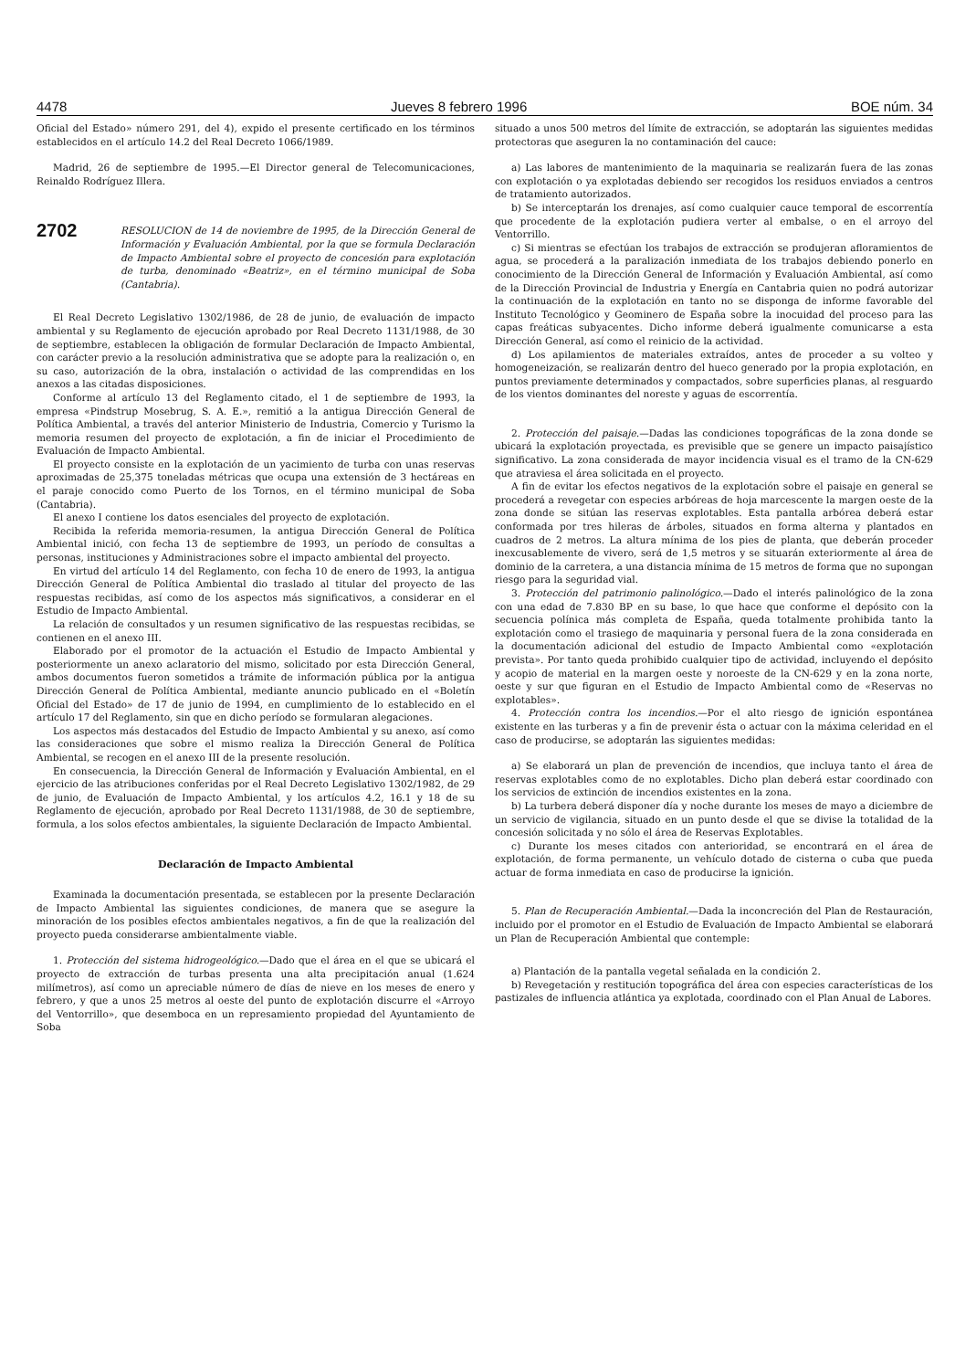4478 Jueves 8 febrero 1996 BOE núm. 34
Oficial del Estado» número 291, del 4), expido el presente certificado en los términos establecidos en el artículo 14.2 del Real Decreto 1066/1989.
Madrid, 26 de septiembre de 1995.—El Director general de Telecomunicaciones, Reinaldo Rodríguez Illera.
2702
RESOLUCION de 14 de noviembre de 1995, de la Dirección General de Información y Evaluación Ambiental, por la que se formula Declaración de Impacto Ambiental sobre el proyecto de concesión para explotación de turba, denominado «Beatriz», en el término municipal de Soba (Cantabria).
El Real Decreto Legislativo 1302/1986, de 28 de junio, de evaluación de impacto ambiental y su Reglamento de ejecución aprobado por Real Decreto 1131/1988, de 30 de septiembre, establecen la obligación de formular Declaración de Impacto Ambiental, con carácter previo a la resolución administrativa que se adopte para la realización o, en su caso, autorización de la obra, instalación o actividad de las comprendidas en los anexos a las citadas disposiciones.
Conforme al artículo 13 del Reglamento citado, el 1 de septiembre de 1993, la empresa «Pindstrup Mosebrug, S. A. E.», remitió a la antigua Dirección General de Política Ambiental, a través del anterior Ministerio de Industria, Comercio y Turismo la memoria resumen del proyecto de explotación, a fin de iniciar el Procedimiento de Evaluación de Impacto Ambiental.
El proyecto consiste en la explotación de un yacimiento de turba con unas reservas aproximadas de 25,375 toneladas métricas que ocupa una extensión de 3 hectáreas en el paraje conocido como Puerto de los Tornos, en el término municipal de Soba (Cantabria).
El anexo I contiene los datos esenciales del proyecto de explotación.
Recibida la referida memoria-resumen, la antigua Dirección General de Política Ambiental inició, con fecha 13 de septiembre de 1993, un período de consultas a personas, instituciones y Administraciones sobre el impacto ambiental del proyecto.
En virtud del artículo 14 del Reglamento, con fecha 10 de enero de 1993, la antigua Dirección General de Política Ambiental dio traslado al titular del proyecto de las respuestas recibidas, así como de los aspectos más significativos, a considerar en el Estudio de Impacto Ambiental.
La relación de consultados y un resumen significativo de las respuestas recibidas, se contienen en el anexo III.
Elaborado por el promotor de la actuación el Estudio de Impacto Ambiental y posteriormente un anexo aclaratorio del mismo, solicitado por esta Dirección General, ambos documentos fueron sometidos a trámite de información pública por la antigua Dirección General de Política Ambiental, mediante anuncio publicado en el «Boletín Oficial del Estado» de 17 de junio de 1994, en cumplimiento de lo establecido en el artículo 17 del Reglamento, sin que en dicho período se formularan alegaciones.
Los aspectos más destacados del Estudio de Impacto Ambiental y su anexo, así como las consideraciones que sobre el mismo realiza la Dirección General de Política Ambiental, se recogen en el anexo III de la presente resolución.
En consecuencia, la Dirección General de Información y Evaluación Ambiental, en el ejercicio de las atribuciones conferidas por el Real Decreto Legislativo 1302/1982, de 29 de junio, de Evaluación de Impacto Ambiental, y los artículos 4.2, 16.1 y 18 de su Reglamento de ejecución, aprobado por Real Decreto 1131/1988, de 30 de septiembre, formula, a los solos efectos ambientales, la siguiente Declaración de Impacto Ambiental.
Declaración de Impacto Ambiental
Examinada la documentación presentada, se establecen por la presente Declaración de Impacto Ambiental las siguientes condiciones, de manera que se asegure la minoración de los posibles efectos ambientales negativos, a fin de que la realización del proyecto pueda considerarse ambientalmente viable.
1. Protección del sistema hidrogeológico.—Dado que el área en el que se ubicará el proyecto de extracción de turbas presenta una alta precipitación anual (1.624 milímetros), así como un apreciable número de días de nieve en los meses de enero y febrero, y que a unos 25 metros al oeste del punto de explotación discurre el «Arroyo del Ventorrillo», que desemboca en un represamiento propiedad del Ayuntamiento de Soba
situado a unos 500 metros del límite de extracción, se adoptarán las siguientes medidas protectoras que aseguren la no contaminación del cauce:
a) Las labores de mantenimiento de la maquinaria se realizarán fuera de las zonas con explotación o ya explotadas debiendo ser recogidos los residuos enviados a centros de tratamiento autorizados.
b) Se interceptarán los drenajes, así como cualquier cauce temporal de escorrentía que procedente de la explotación pudiera verter al embalse, o en el arroyo del Ventorrillo.
c) Si mientras se efectúan los trabajos de extracción se produjeran afloramientos de agua, se procederá a la paralización inmediata de los trabajos debiendo ponerlo en conocimiento de la Dirección General de Información y Evaluación Ambiental, así como de la Dirección Provincial de Industria y Energía en Cantabria quien no podrá autorizar la continuación de la explotación en tanto no se disponga de informe favorable del Instituto Tecnológico y Geominero de España sobre la inocuidad del proceso para las capas freáticas subyacentes. Dicho informe deberá igualmente comunicarse a esta Dirección General, así como el reinicio de la actividad.
d) Los apilamientos de materiales extraídos, antes de proceder a su volteo y homogeneización, se realizarán dentro del hueco generado por la propia explotación, en puntos previamente determinados y compactados, sobre superficies planas, al resguardo de los vientos dominantes del noreste y aguas de escorrentía.
2. Protección del paisaje.—Dadas las condiciones topográficas de la zona donde se ubicará la explotación proyectada, es previsible que se genere un impacto paisajístico significativo. La zona considerada de mayor incidencia visual es el tramo de la CN-629 que atraviesa el área solicitada en el proyecto.
A fin de evitar los efectos negativos de la explotación sobre el paisaje en general se procederá a revegetar con especies arbóreas de hoja marcescente la margen oeste de la zona donde se sitúan las reservas explotables. Esta pantalla arbórea deberá estar conformada por tres hileras de árboles, situados en forma alterna y plantados en cuadros de 2 metros. La altura mínima de los pies de planta, que deberán proceder inexcusablemente de vivero, será de 1,5 metros y se situarán exteriormente al área de dominio de la carretera, a una distancia mínima de 15 metros de forma que no supongan riesgo para la seguridad vial.
3. Protección del patrimonio palinológico.—Dado el interés palinológico de la zona con una edad de 7.830 BP en su base, lo que hace que conforme el depósito con la secuencia polínica más completa de España, queda totalmente prohibida tanto la explotación como el trasiego de maquinaria y personal fuera de la zona considerada en la documentación adicional del estudio de Impacto Ambiental como «explotación prevista». Por tanto queda prohibido cualquier tipo de actividad, incluyendo el depósito y acopio de material en la margen oeste y noroeste de la CN-629 y en la zona norte, oeste y sur que figuran en el Estudio de Impacto Ambiental como de «Reservas no explotables».
4. Protección contra los incendios.—Por el alto riesgo de ignición espontánea existente en las turberas y a fin de prevenir ésta o actuar con la máxima celeridad en el caso de producirse, se adoptarán las siguientes medidas:
a) Se elaborará un plan de prevención de incendios, que incluya tanto el área de reservas explotables como de no explotables. Dicho plan deberá estar coordinado con los servicios de extinción de incendios existentes en la zona.
b) La turbera deberá disponer día y noche durante los meses de mayo a diciembre de un servicio de vigilancia, situado en un punto desde el que se divise la totalidad de la concesión solicitada y no sólo el área de Reservas Explotables.
c) Durante los meses citados con anterioridad, se encontrará en el área de explotación, de forma permanente, un vehículo dotado de cisterna o cuba que pueda actuar de forma inmediata en caso de producirse la ignición.
5. Plan de Recuperación Ambiental.—Dada la inconcreción del Plan de Restauración, incluido por el promotor en el Estudio de Evaluación de Impacto Ambiental se elaborará un Plan de Recuperación Ambiental que contemple:
a) Plantación de la pantalla vegetal señalada en la condición 2.
b) Revegetación y restitución topográfica del área con especies características de los pastizales de influencia atlántica ya explotada, coordinado con el Plan Anual de Labores.